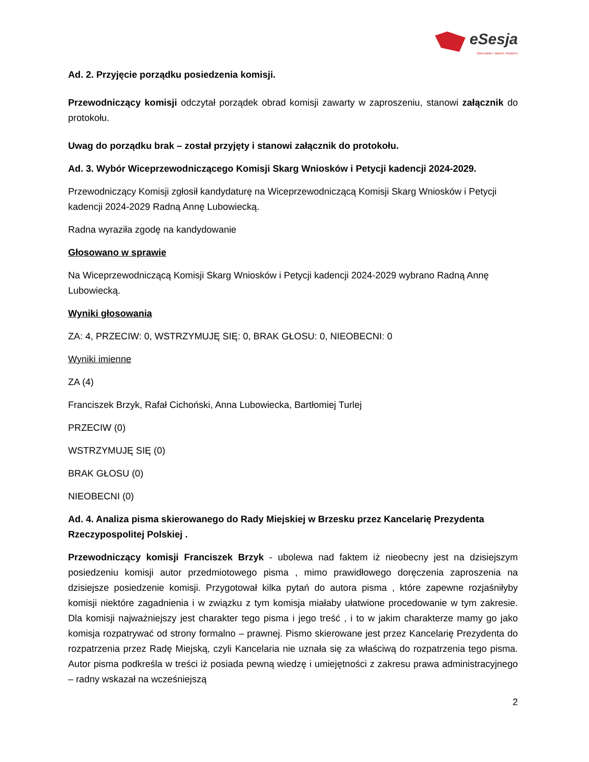eSesja
RADA GMINY / MIASTA / POWIATU
Ad. 2. Przyjęcie porządku posiedzenia komisji.
Przewodniczący komisji odczytał porządek obrad komisji zawarty w zaproszeniu, stanowi załącznik do protokołu.
Uwag do porządku brak – został przyjęty i stanowi załącznik do protokołu.
Ad. 3. Wybór Wiceprzewodniczącego Komisji Skarg Wniosków i Petycji kadencji 2024-2029.
Przewodniczący Komisji zgłosił kandydaturę na Wiceprzewodniczącą Komisji Skarg Wniosków i Petycji kadencji 2024-2029 Radną Annę Lubowiecką.
Radna wyraziła zgodę na kandydowanie
Głosowano w sprawie
Na Wiceprzewodniczącą Komisji Skarg Wniosków i Petycji kadencji 2024-2029 wybrano Radną Annę Lubowiecką.
Wyniki głosowania
ZA: 4, PRZECIW: 0, WSTRZYMUJĘ SIĘ: 0, BRAK GŁOSU: 0, NIEOBECNI: 0
Wyniki imienne
ZA (4)
Franciszek Brzyk, Rafał Cichoński, Anna Lubowiecka, Bartłomiej Turlej
PRZECIW (0)
WSTRZYMUJĘ SIĘ (0)
BRAK GŁOSU (0)
NIEOBECNI (0)
Ad. 4. Analiza pisma skierowanego do Rady Miejskiej w Brzesku przez Kancelarię Prezydenta Rzeczypospolitej Polskiej .
Przewodniczący komisji Franciszek Brzyk - ubolewa nad faktem iż nieobecny jest na dzisiejszym posiedzeniu komisji autor przedmiotowego pisma , mimo prawidłowego doręczenia zaproszenia na dzisiejsze posiedzenie komisji. Przygotował kilka pytań do autora pisma , które zapewne rozjaśniłyby komisji niektóre zagadnienia i w związku z tym komisja miałaby ułatwione procedowanie w tym zakresie. Dla komisji najważniejszy jest charakter tego pisma i jego treść , i to w jakim charakterze mamy go jako komisja rozpatrywać od strony formalno – prawnej. Pismo skierowane jest przez Kancelarię Prezydenta do rozpatrzenia przez Radę Miejską, czyli Kancelaria nie uznała się za właściwą do rozpatrzenia tego pisma. Autor pisma podkreśla w treści iż posiada pewną wiedzę i umiejętności z zakresu prawa administracyjnego – radny wskazał na wcześniejszą
2